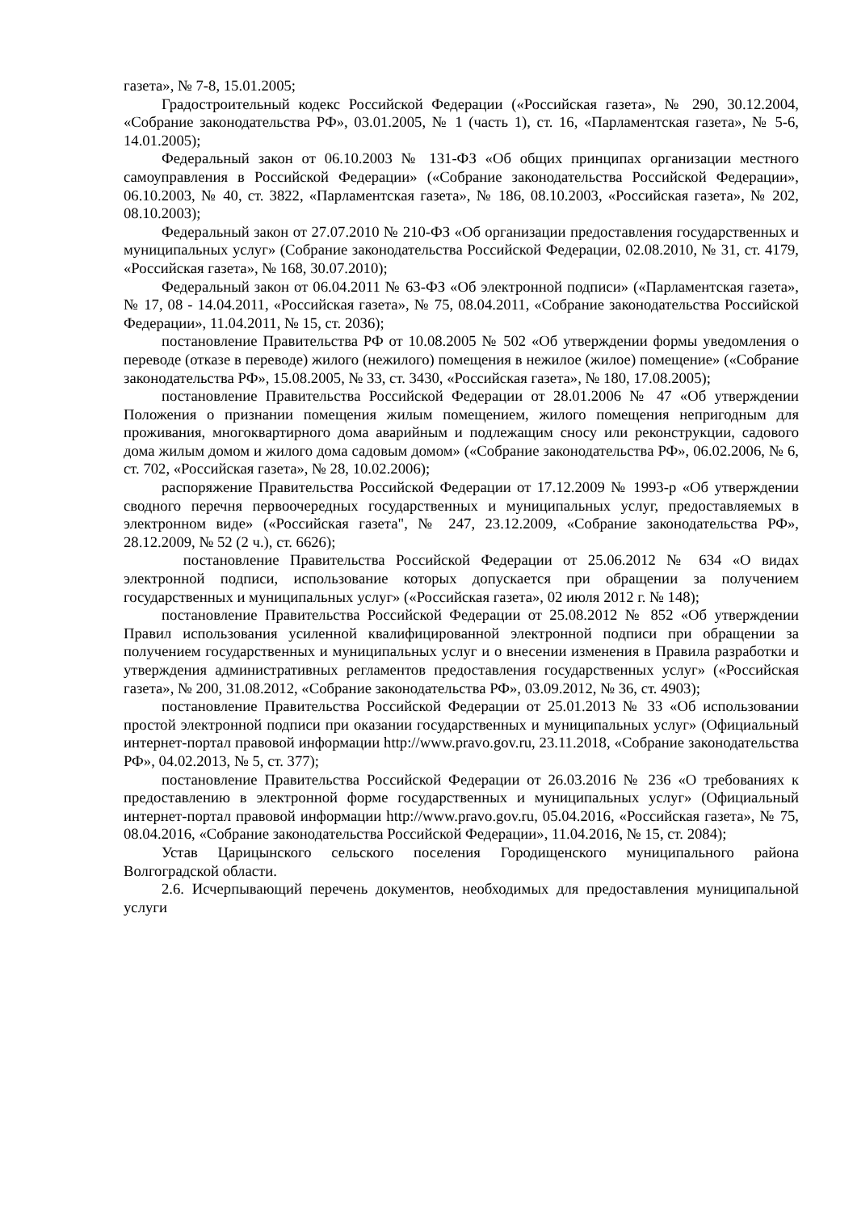газета», № 7-8, 15.01.2005;
Градостроительный кодекс Российской Федерации («Российская газета», № 290, 30.12.2004, «Собрание законодательства РФ», 03.01.2005, № 1 (часть 1), ст. 16, «Парламентская газета», № 5-6, 14.01.2005);
Федеральный закон от 06.10.2003 № 131-ФЗ «Об общих принципах организации местного самоуправления в Российской Федерации» («Собрание законодательства Российской Федерации», 06.10.2003, № 40, ст. 3822, «Парламентская газета», № 186, 08.10.2003, «Российская газета», № 202, 08.10.2003);
Федеральный закон от 27.07.2010 № 210-ФЗ «Об организации предоставления государственных и муниципальных услуг» (Собрание законодательства Российской Федерации, 02.08.2010, № 31, ст. 4179, «Российская газета», № 168, 30.07.2010);
Федеральный закон от 06.04.2011 № 63-ФЗ «Об электронной подписи» («Парламентская газета», № 17, 08 - 14.04.2011, «Российская газета», № 75, 08.04.2011, «Собрание законодательства Российской Федерации», 11.04.2011, № 15, ст. 2036);
постановление Правительства РФ от 10.08.2005 № 502 «Об утверждении формы уведомления о переводе (отказе в переводе) жилого (нежилого) помещения в нежилое (жилое) помещение» («Собрание законодательства РФ», 15.08.2005, № 33, ст. 3430, «Российская газета», № 180, 17.08.2005);
постановление Правительства Российской Федерации от 28.01.2006 № 47 «Об утверждении Положения о признании помещения жилым помещением, жилого помещения непригодным для проживания, многоквартирного дома аварийным и подлежащим сносу или реконструкции, садового дома жилым домом и жилого дома садовым домом» («Собрание законодательства РФ», 06.02.2006, № 6, ст. 702, «Российская газета», № 28, 10.02.2006);
распоряжение Правительства Российской Федерации от 17.12.2009 № 1993-р «Об утверждении сводного перечня первоочередных государственных и муниципальных услуг, предоставляемых в электронном виде» («Российская газета", № 247, 23.12.2009, «Собрание законодательства РФ», 28.12.2009, № 52 (2 ч.), ст. 6626);
постановление Правительства Российской Федерации от 25.06.2012 № 634 «О видах электронной подписи, использование которых допускается при обращении за получением государственных и муниципальных услуг» («Российская газета», 02 июля 2012 г. № 148);
постановление Правительства Российской Федерации от 25.08.2012 № 852 «Об утверждении Правил использования усиленной квалифицированной электронной подписи при обращении за получением государственных и муниципальных услуг и о внесении изменения в Правила разработки и утверждения административных регламентов предоставления государственных услуг» («Российская газета», № 200, 31.08.2012, «Собрание законодательства РФ», 03.09.2012, № 36, ст. 4903);
постановление Правительства Российской Федерации от 25.01.2013 № 33 «Об использовании простой электронной подписи при оказании государственных и муниципальных услуг» (Официальный интернет-портал правовой информации http://www.pravo.gov.ru, 23.11.2018, «Собрание законодательства РФ», 04.02.2013, № 5, ст. 377);
постановление Правительства Российской Федерации от 26.03.2016 № 236 «О требованиях к предоставлению в электронной форме государственных и муниципальных услуг» (Официальный интернет-портал правовой информации http://www.pravo.gov.ru, 05.04.2016, «Российская газета», № 75, 08.04.2016, «Собрание законодательства Российской Федерации», 11.04.2016, № 15, ст. 2084);
Устав Царицынского сельского поселения Городищенского муниципального района Волгоградской области.
2.6. Исчерпывающий перечень документов, необходимых для предоставления муниципальной услуги